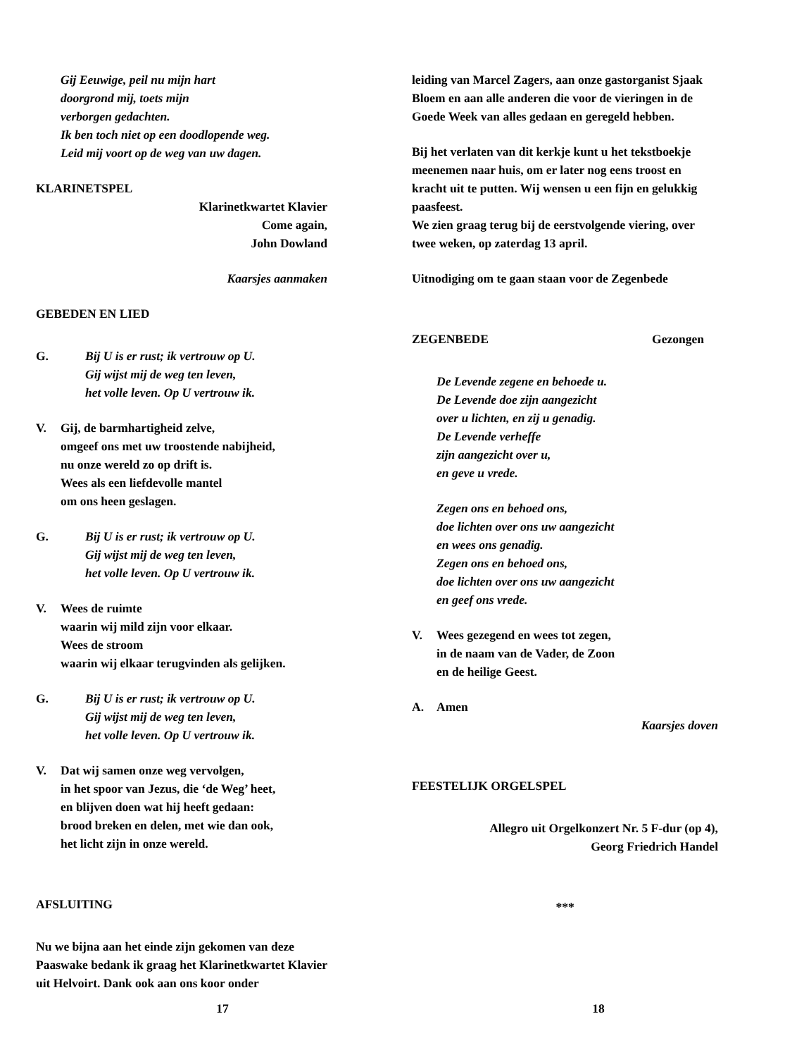Gij Eeuwige, peil nu mijn hart
doorgrond mij, toets mijn
verborgen gedachten.
Ik ben toch niet op een doodlopende weg.
Leid mij voort op de weg van uw dagen.
KLARINETSPEL
Klarinetkwartet Klavier
Come again,
John Dowland
Kaarsjes aanmaken
GEBEDEN EN LIED
G. Bij U is er rust; ik vertrouw op U.
Gij wijst mij de weg ten leven,
het volle leven. Op U vertrouw ik.
V. Gij, de barmhartigheid zelve,
omgeef ons met uw troostende nabijheid,
nu onze wereld zo op drift is.
Wees als een liefdevolle mantel
om ons heen geslagen.
G. Bij U is er rust; ik vertrouw op U.
Gij wijst mij de weg ten leven,
het volle leven. Op U vertrouw ik.
V. Wees de ruimte
waarin wij mild zijn voor elkaar.
Wees de stroom
waarin wij elkaar terugvinden als gelijken.
G. Bij U is er rust; ik vertrouw op U.
Gij wijst mij de weg ten leven,
het volle leven. Op U vertrouw ik.
V. Dat wij samen onze weg vervolgen,
in het spoor van Jezus, die ‘de Weg’ heet,
en blijven doen wat hij heeft gedaan:
brood breken en delen, met wie dan ook,
het licht zijn in onze wereld.
AFSLUITING
Nu we bijna aan het einde zijn gekomen van deze Paaswake bedank ik graag het Klarinetkwartet Klavier uit Helvoirt. Dank ook aan ons koor onder
17
leiding van Marcel Zagers, aan onze gastorganist Sjaak Bloem en aan alle anderen die voor de vieringen in de Goede Week van alles gedaan en geregeld hebben.
Bij het verlaten van dit kerkje kunt u het tekstboekje meenemen naar huis, om er later nog eens troost en kracht uit te putten. Wij wensen u een fijn en gelukkig paasfeest.
We zien graag terug bij de eerstvolgende viering, over twee weken, op zaterdag 13 april.
Uitnodiging om te gaan staan voor de Zegenbede
ZEGENBEDE Gezongen
De Levende zegene en behoede u.
De Levende doe zijn aangezicht
over u lichten, en zij u genadig.
De Levende verheffe
zijn aangezicht over u,
en geve u vrede.
Zegen ons en behoed ons,
doe lichten over ons uw aangezicht
en wees ons genadig.
Zegen ons en behoed ons,
doe lichten over ons uw aangezicht
en geef ons vrede.
V. Wees gezegend en wees tot zegen,
in de naam van de Vader, de Zoon
en de heilige Geest.
A. Amen
Kaarsjes doven
FEESTELIJK ORGELSPEL
Allegro uit Orgelkonzert Nr. 5 F-dur (op 4),
Georg Friedrich Handel
***
18